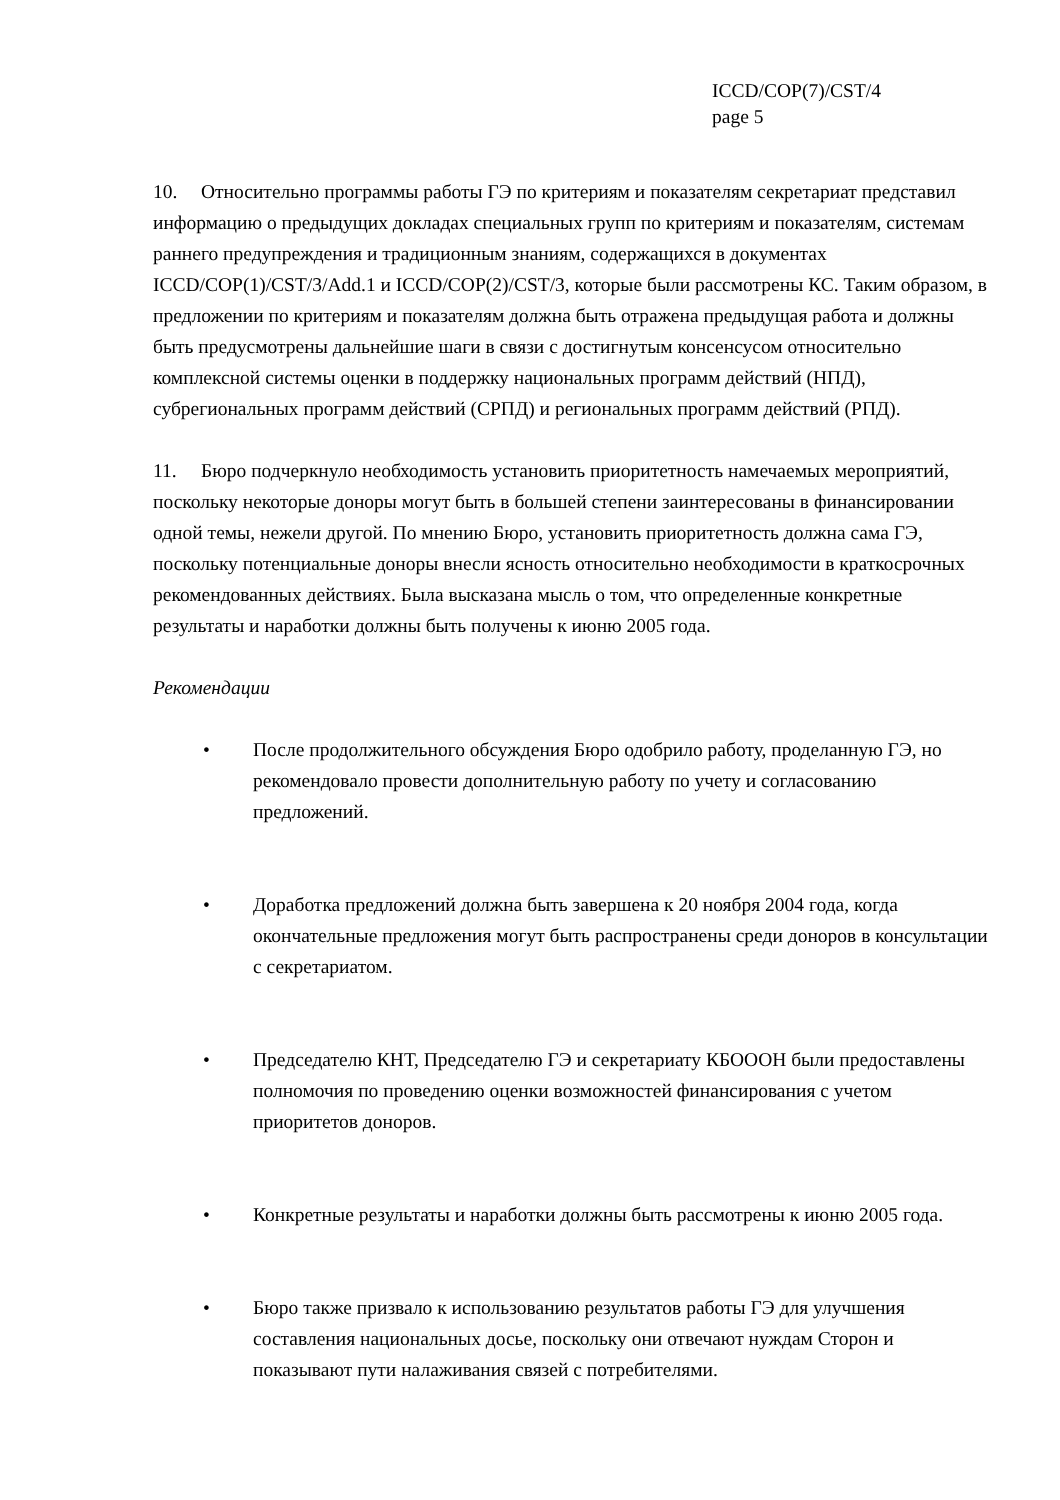ICCD/COP(7)/CST/4
page 5
10. Относительно программы работы ГЭ по критериям и показателям секретариат представил информацию о предыдущих докладах специальных групп по критериям и показателям, системам раннего предупреждения и традиционным знаниям, содержащихся в документах ICCD/COP(1)/CST/3/Add.1 и ICCD/COP(2)/CST/3, которые были рассмотрены КС. Таким образом, в предложении по критериям и показателям должна быть отражена предыдущая работа и должны быть предусмотрены дальнейшие шаги в связи с достигнутым консенсусом относительно комплексной системы оценки в поддержку национальных программ действий (НПД), субрегиональных программ действий (СРПД) и региональных программ действий (РПД).
11. Бюро подчеркнуло необходимость установить приоритетность намечаемых мероприятий, поскольку некоторые доноры могут быть в большей степени заинтересованы в финансировании одной темы, нежели другой. По мнению Бюро, установить приоритетность должна сама ГЭ, поскольку потенциальные доноры внесли ясность относительно необходимости в краткосрочных рекомендованных действиях. Была высказана мысль о том, что определенные конкретные результаты и наработки должны быть получены к июню 2005 года.
Рекомендации
• После продолжительного обсуждения Бюро одобрило работу, проделанную ГЭ, но рекомендовало провести дополнительную работу по учету и согласованию предложений.
• Доработка предложений должна быть завершена к 20 ноября 2004 года, когда окончательные предложения могут быть распространены среди доноров в консультации с секретариатом.
• Председателю КНТ, Председателю ГЭ и секретариату КБОООН были предоставлены полномочия по проведению оценки возможностей финансирования с учетом приоритетов доноров.
• Конкретные результаты и наработки должны быть рассмотрены к июню 2005 года.
• Бюро также призвало к использованию результатов работы ГЭ для улучшения составления национальных досье, поскольку они отвечают нуждам Сторон и показывают пути налаживания связей с потребителями.